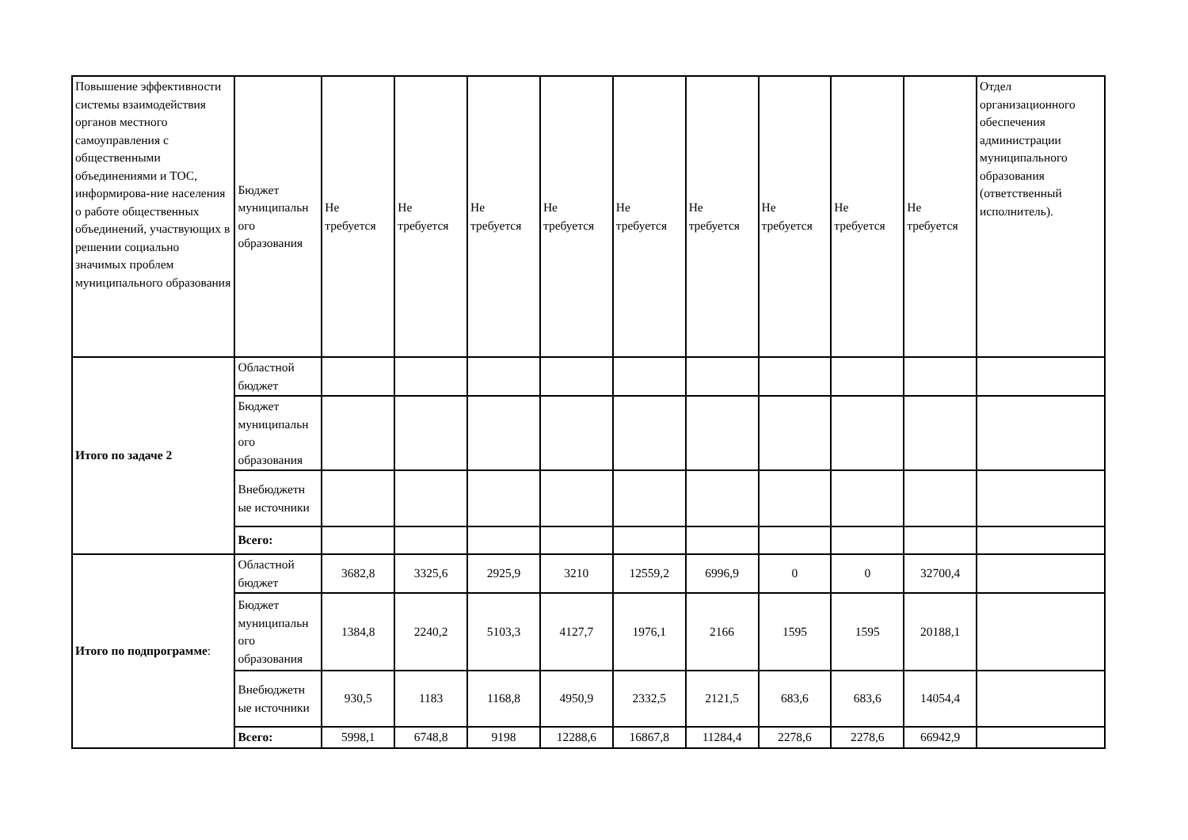| Повышение эффективности системы взаимодействия органов местного самоуправления с общественными объединениями и ТОС, информирова-ние населения о работе общественных объединений, участвующих в решении социально значимых проблем муниципального образования | Бюджет муниципальн ого образования | Не требуется | Не требуется | Не требуется | Не требуется | Не требуется | Не требуется | Не требуется | Не требуется | Не требуется | Отдел организационного обеспечения администрации муниципального образования (ответственный исполнитель). |
| Итого по задаче 2 | Областной бюджет | | | | | | | | | | |
| | Бюджет муниципальн ого образования | | | | | | | | | | |
| | Внебюджетн ые источники | | | | | | | | | | |
| | Всего: | | | | | | | | | | |
| Итого по подпрограмме : | Областной бюджет | 3682,8 | 3325,6 | 2925,9 | 3210 | 12559,2 | 6996,9 | 0 | 0 | 32700,4 | |
| | Бюджет муниципальн ого образования | 1384,8 | 2240,2 | 5103,3 | 4127,7 | 1976,1 | 2166 | 1595 | 1595 | 20188,1 | |
| | Внебюджетн ые источники | 930,5 | 1183 | 1168,8 | 4950,9 | 2332,5 | 2121,5 | 683,6 | 683,6 | 14054,4 | |
| | Всего: | 5998,1 | 6748,8 | 9198 | 12288,6 | 16867,8 | 11284,4 | 2278,6 | 2278,6 | 66942,9 | |